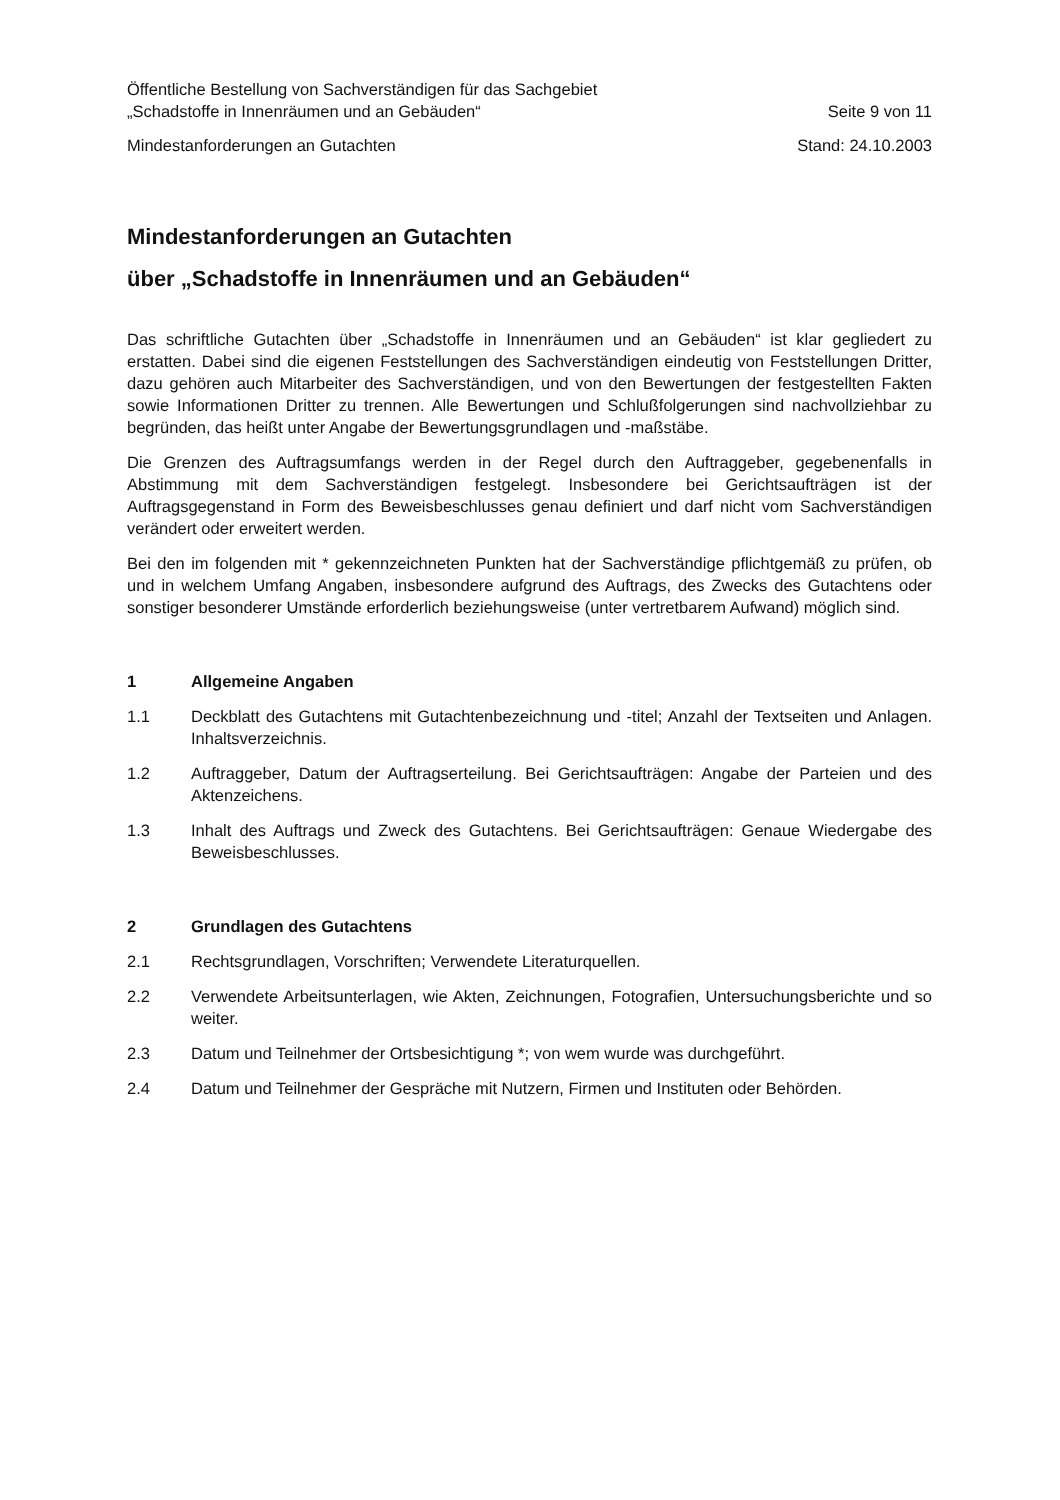Öffentliche Bestellung von Sachverständigen für das Sachgebiet
„Schadstoffe in Innenräumen und an Gebäuden“Seite 9 von 11
Mindestanforderungen an Gutachten Stand: 24.10.2003
Mindestanforderungen an Gutachten
über „Schadstoffe in Innenräumen und an Gebäuden“
Das schriftliche Gutachten über „Schadstoffe in Innenräumen und an Gebäuden“ ist klar gegliedert zu erstatten. Dabei sind die eigenen Feststellungen des Sachverständigen eindeutig von Feststellungen Dritter, dazu gehören auch Mitarbeiter des Sachverständigen, und von den Bewertungen der festgestellten Fakten sowie Informationen Dritter zu trennen. Alle Bewertungen und Schlußfolgerungen sind nachvollziehbar zu begründen, das heißt unter Angabe der Bewertungsgrundlagen und -maßstäbe.
Die Grenzen des Auftragsumfangs werden in der Regel durch den Auftraggeber, gegebenenfalls in Abstimmung mit dem Sachverständigen festgelegt. Insbesondere bei Gerichtsaufträgen ist der Auftragsgegenstand in Form des Beweisbeschlusses genau definiert und darf nicht vom Sachverständigen verändert oder erweitert werden.
Bei den im folgenden mit * gekennzeichneten Punkten hat der Sachverständige pflichtgemäß zu prüfen, ob und in welchem Umfang Angaben, insbesondere aufgrund des Auftrags, des Zwecks des Gutachtens oder sonstiger besonderer Umstände erforderlich beziehungsweise (unter vertretbarem Aufwand) möglich sind.
1 Allgemeine Angaben
1.1 Deckblatt des Gutachtens mit Gutachtenbezeichnung und -titel; Anzahl der Textseiten und Anlagen. Inhaltsverzeichnis.
1.2 Auftraggeber, Datum der Auftragserteilung. Bei Gerichtsaufträgen: Angabe der Parteien und des Aktenzeichens.
1.3 Inhalt des Auftrags und Zweck des Gutachtens. Bei Gerichtsaufträgen: Genaue Wiedergabe des Beweisbeschlusses.
2 Grundlagen des Gutachtens
2.1 Rechtsgrundlagen, Vorschriften; Verwendete Literaturquellen.
2.2 Verwendete Arbeitsunterlagen, wie Akten, Zeichnungen, Fotografien, Untersuchungsberichte und so weiter.
2.3 Datum und Teilnehmer der Ortsbesichtigung *; von wem wurde was durchgeführt.
2.4 Datum und Teilnehmer der Gespräche mit Nutzern, Firmen und Instituten oder Behörden.